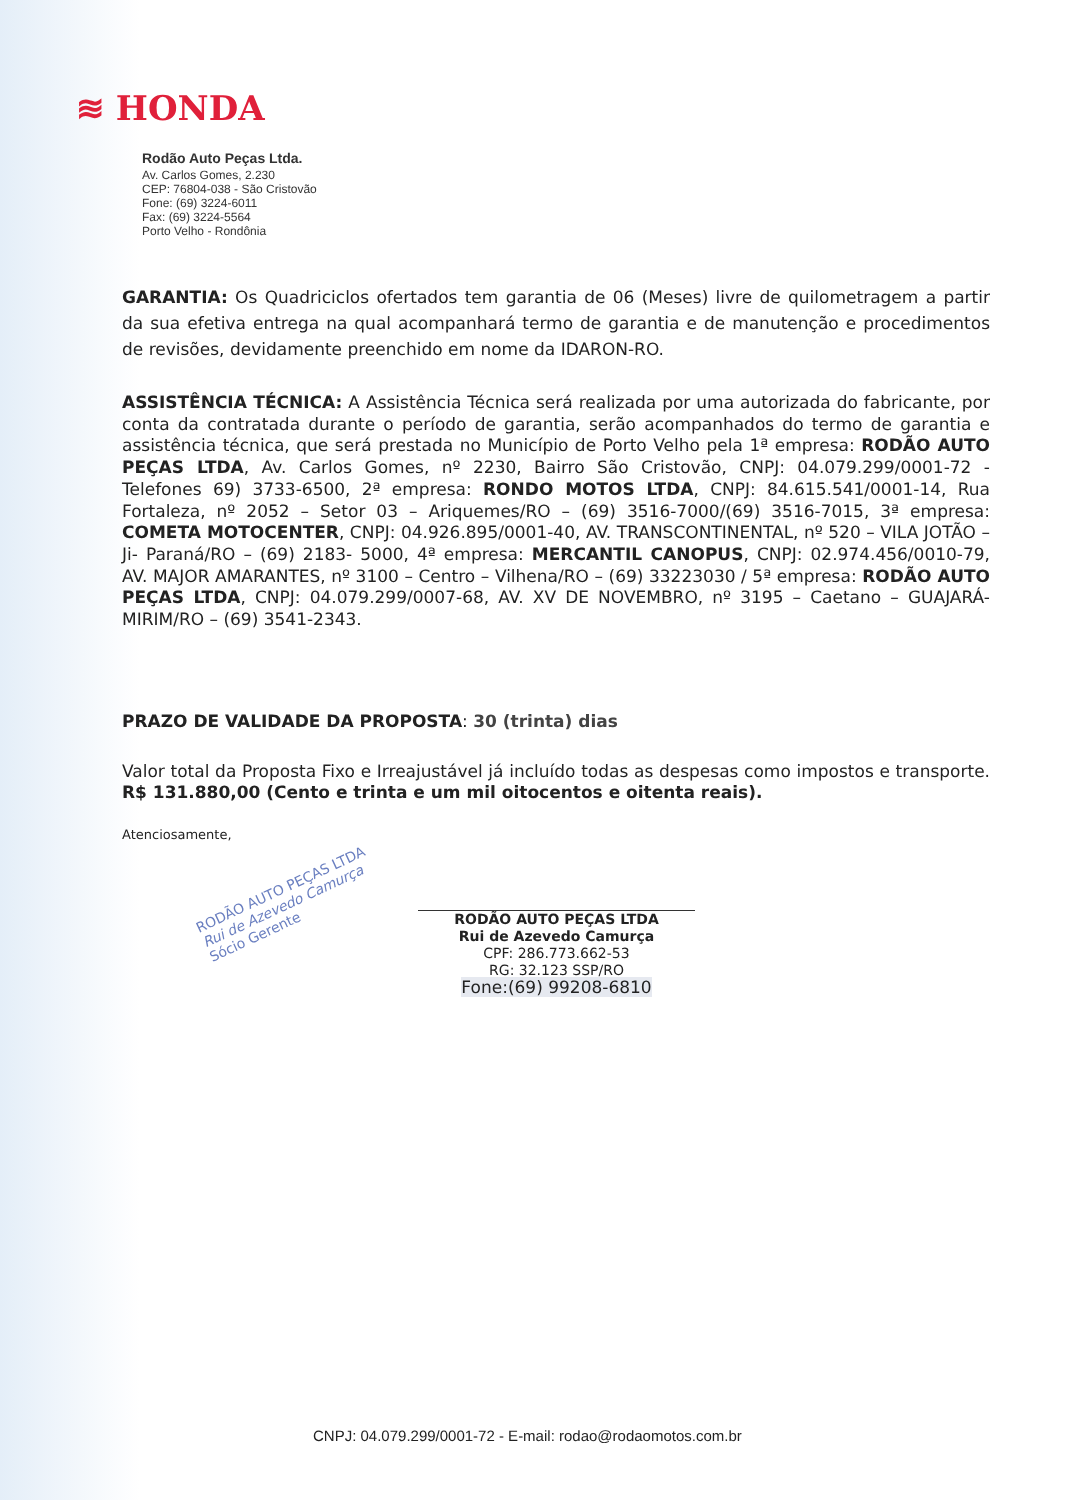≋ HONDA
Rodão Auto Peças Ltda.
Av. Carlos Gomes, 2.230
CEP: 76804-038 - São Cristovão
Fone: (69) 3224-6011
Fax: (69) 3224-5564
Porto Velho - Rondônia
GARANTIA: Os Quadriciclos ofertados tem garantia de 06 (Meses) livre de quilometragem a partir da sua efetiva entrega na qual acompanhará termo de garantia e de manutenção e procedimentos de revisões, devidamente preenchido em nome da IDARON-RO.
ASSISTÊNCIA TÉCNICA: A Assistência Técnica será realizada por uma autorizada do fabricante, por conta da contratada durante o período de garantia, serão acompanhados do termo de garantia e assistência técnica, que será prestada no Município de Porto Velho pela 1ª empresa: RODÃO AUTO PEÇAS LTDA, Av. Carlos Gomes, nº 2230, Bairro São Cristovão, CNPJ: 04.079.299/0001-72 - Telefones 69) 3733-6500, 2ª empresa: RONDO MOTOS LTDA, CNPJ: 84.615.541/0001-14, Rua Fortaleza, nº 2052 – Setor 03 – Ariquemes/RO – (69) 3516-7000/(69) 3516-7015, 3ª empresa: COMETA MOTOCENTER, CNPJ: 04.926.895/0001-40, AV. TRANSCONTINENTAL, nº 520 – VILA JOTÃO – Ji- Paraná/RO – (69) 2183- 5000, 4ª empresa: MERCANTIL CANOPUS, CNPJ: 02.974.456/0010-79, AV. MAJOR AMARANTES, nº 3100 – Centro – Vilhena/RO – (69) 33223030 / 5ª empresa: RODÃO AUTO PEÇAS LTDA, CNPJ: 04.079.299/0007-68, AV. XV DE NOVEMBRO, nº 3195 – Caetano – GUAJARÁ-MIRIM/RO – (69) 3541-2343.
PRAZO DE VALIDADE DA PROPOSTA: 30 (trinta) dias
Valor total da Proposta Fixo e Irreajustável já incluído todas as despesas como impostos e transporte. R$ 131.880,00 (Cento e trinta e um mil oitocentos e oitenta reais).
Atenciosamente,
RODÃO AUTO PEÇAS LTDA
Rui de Azevedo Camurça
Sócio Gerente
RODÃO AUTO PEÇAS LTDA
Rui de Azevedo Camurça
CPF: 286.773.662-53
RG: 32.123 SSP/RO
Fone:(69) 99208-6810
CNPJ: 04.079.299/0001-72 - E-mail: rodao@rodaomotos.com.br